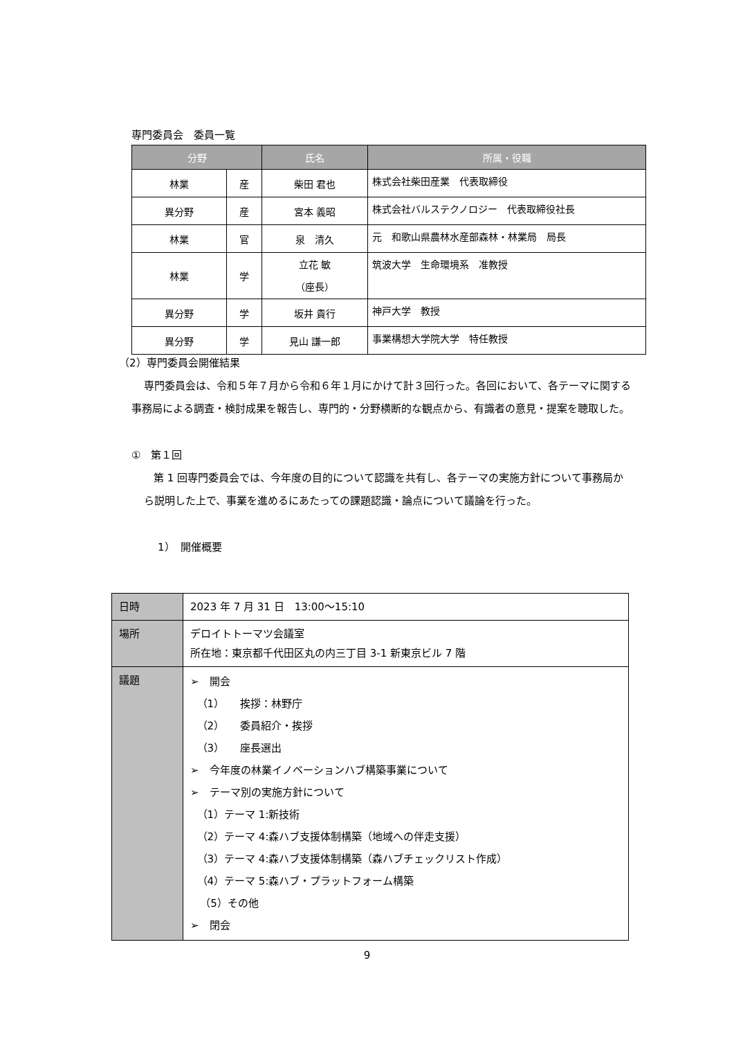専門委員会　委員一覧
| 分野 | | 氏名 | 所属・役職 |
| --- | --- | --- | --- |
| 林業 | 産 | 柴田 君也 | 株式会社柴田産業 代表取締役 |
| 異分野 | 産 | 宮本 義昭 | 株式会社バルステクノロジー 代表取締役社長 |
| 林業 | 官 | 泉 清久 | 元 和歌山県農林水産部森林・林業局 局長 |
| 林業 | 学 | 立花 敏 （座長） | 筑波大学 生命環境系 准教授 |
| 異分野 | 学 | 坂井 貴行 | 神戸大学 教授 |
| 異分野 | 学 | 見山 謙一郎 | 事業構想大学院大学 特任教授 |
（2）専門委員会開催結果
専門委員会は、令和５年７月から令和６年１月にかけて計３回行った。各回において、各テーマに関する事務局による調査・検討成果を報告し、専門的・分野横断的な観点から、有識者の意見・提案を聴取した。
①　第１回
第 1 回専門委員会では、今年度の目的について認識を共有し、各テーマの実施方針について事務局から説明した上で、事業を進めるにあたっての課題認識・論点について議論を行った。
1）　開催概要
| 日時 | 2023 年 7 月 31 日 13:00〜15:10 |
| 場所 | デロイトトーマツ会議室 所在地：東京都千代田区丸の内三丁目 3-1 新東京ビル 7 階 |
| 議題 | ➢ 開会 （1） 挨拶：林野庁 （2） 委員紹介・挨拶 （3） 座長選出 ➢ 今年度の林業イノベーションハブ構築事業について ➢ テーマ別の実施方針について （1）テーマ 1:新技術 （2）テーマ 4:森ハブ支援体制構築（地域への伴走支援） （3）テーマ 4:森ハブ支援体制構築（森ハブチェックリスト作成） （4）テーマ 5:森ハブ・プラットフォーム構築 （5）その他 ➢ 閉会 |
9